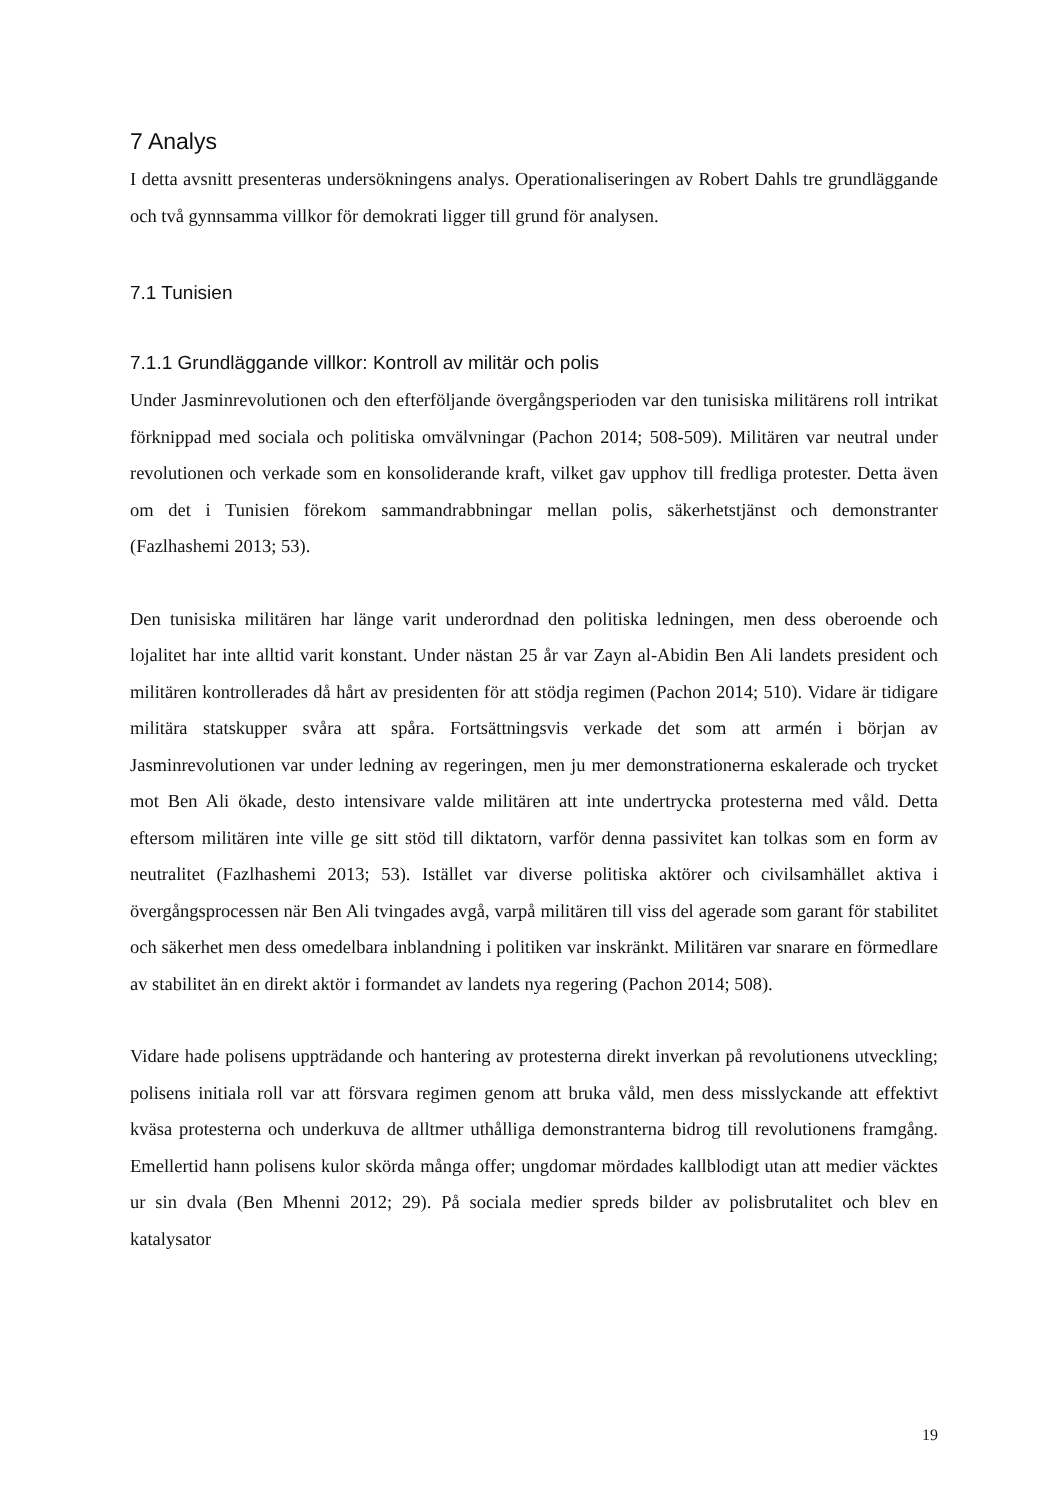7 Analys
I detta avsnitt presenteras undersökningens analys. Operationaliseringen av Robert Dahls tre grundläggande och två gynnsamma villkor för demokrati ligger till grund för analysen.
7.1 Tunisien
7.1.1 Grundläggande villkor: Kontroll av militär och polis
Under Jasminrevolutionen och den efterföljande övergångsperioden var den tunisiska militärens roll intrikat förknippad med sociala och politiska omvälvningar (Pachon 2014; 508-509). Militären var neutral under revolutionen och verkade som en konsoliderande kraft, vilket gav upphov till fredliga protester. Detta även om det i Tunisien förekom sammandrabbningar mellan polis, säkerhetstjänst och demonstranter (Fazlhashemi 2013; 53).
Den tunisiska militären har länge varit underordnad den politiska ledningen, men dess oberoende och lojalitet har inte alltid varit konstant. Under nästan 25 år var Zayn al-Abidin Ben Ali landets president och militären kontrollerades då hårt av presidenten för att stödja regimen (Pachon 2014; 510). Vidare är tidigare militära statskupper svåra att spåra. Fortsättningsvis verkade det som att armén i början av Jasminrevolutionen var under ledning av regeringen, men ju mer demonstrationerna eskalerade och trycket mot Ben Ali ökade, desto intensivare valde militären att inte undertrycka protesterna med våld. Detta eftersom militären inte ville ge sitt stöd till diktatorn, varför denna passivitet kan tolkas som en form av neutralitet (Fazlhashemi 2013; 53). Istället var diverse politiska aktörer och civilsamhället aktiva i övergångsprocessen när Ben Ali tvingades avgå, varpå militären till viss del agerade som garant för stabilitet och säkerhet men dess omedelbara inblandning i politiken var inskränkt. Militären var snarare en förmedlare av stabilitet än en direkt aktör i formandet av landets nya regering (Pachon 2014; 508).
Vidare hade polisens uppträdande och hantering av protesterna direkt inverkan på revolutionens utveckling; polisens initiala roll var att försvara regimen genom att bruka våld, men dess misslyckande att effektivt kväsa protesterna och underkuva de alltmer uthålliga demonstranterna bidrog till revolutionens framgång. Emellertid hann polisens kulor skörda många offer; ungdomar mördades kallblodigt utan att medier väcktes ur sin dvala (Ben Mhenni 2012; 29). På sociala medier spreds bilder av polisbrutalitet och blev en katalysator
19